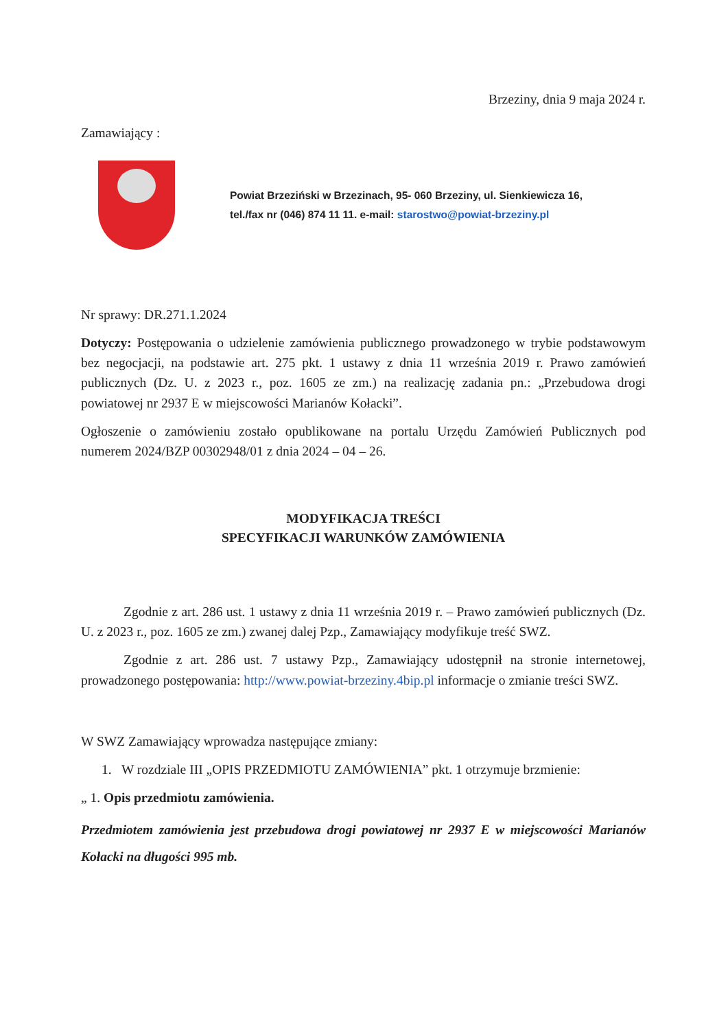Brzeziny, dnia 9 maja 2024 r.
Zamawiający :
Powiat Brzeziński w Brzezinach, 95- 060 Brzeziny, ul. Sienkiewicza 16,
tel./fax nr (046) 874 11 11. e-mail: starostwo@powiat-brzeziny.pl
Nr sprawy: DR.271.1.2024
Dotyczy: Postępowania o udzielenie zamówienia publicznego prowadzonego w trybie podstawowym bez negocjacji, na podstawie art. 275 pkt. 1 ustawy z dnia 11 września 2019 r. Prawo zamówień publicznych (Dz. U. z 2023 r., poz. 1605 ze zm.) na realizację zadania pn.: „Przebudowa drogi powiatowej nr 2937 E w miejscowości Marianów Kołacki”.
Ogłoszenie o zamówieniu zostało opublikowane na portalu Urzędu Zamówień Publicznych pod numerem 2024/BZP 00302948/01 z dnia 2024 – 04 – 26.
MODYFIKACJA TREŚCI
SPECYFIKACJI WARUNKÓW ZAMÓWIENIA
Zgodnie z art. 286 ust. 1 ustawy z dnia 11 września 2019 r. – Prawo zamówień publicznych (Dz. U. z 2023 r., poz. 1605 ze zm.) zwanej dalej Pzp., Zamawiający modyfikuje treść SWZ.
Zgodnie z art. 286 ust. 7 ustawy Pzp., Zamawiający udostępnił na stronie internetowej, prowadzonego postępowania: http://www.powiat-brzeziny.4bip.pl informacje o zmianie treści SWZ.
W SWZ Zamawiający wprowadza następujące zmiany:
1. W rozdziale III „OPIS PRZEDMIOTU ZAMÓWIENIA” pkt. 1 otrzymuje brzmienie:
„ 1. Opis przedmiotu zamówienia.
Przedmiotem zamówienia jest przebudowa drogi powiatowej nr 2937 E w miejscowości Marianów Kołacki na długości 995 mb.